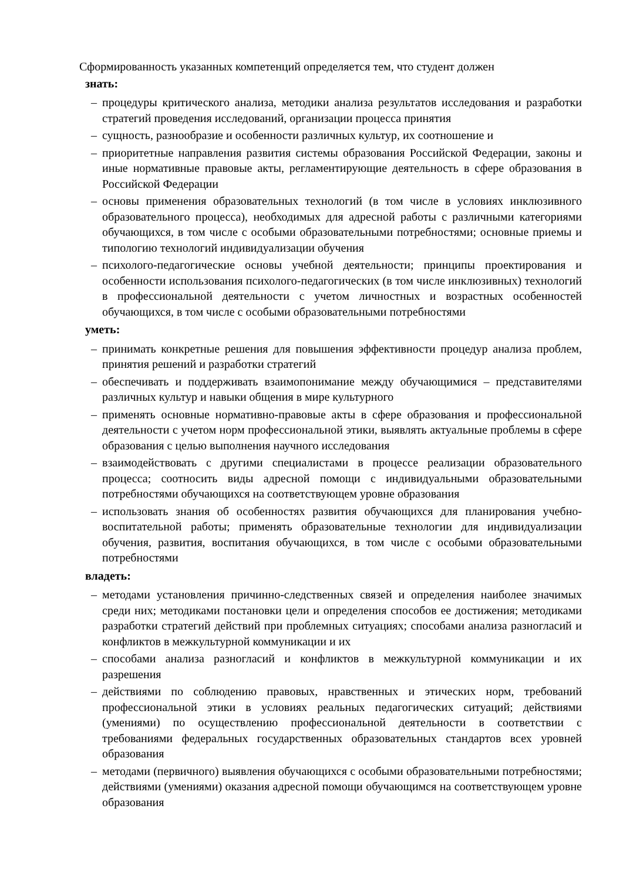Сформированность указанных компетенций определяется тем, что студент должен
знать:
– процедуры критического анализа, методики анализа результатов исследования и разработки стратегий проведения исследований, организации процесса принятия
– сущность, разнообразие и особенности различных культур, их соотношение и
– приоритетные направления развития системы образования Российской Федерации, законы и иные нормативные правовые акты, регламентирующие деятельность в сфере образования в Российской Федерации
– основы применения образовательных технологий (в том числе в условиях инклюзивного образовательного процесса), необходимых для адресной работы с различными категориями обучающихся, в том числе с особыми образовательными потребностями; основные приемы и типологию технологий индивидуализации обучения
– психолого-педагогические основы учебной деятельности; принципы проектирования и особенности использования психолого-педагогических (в том числе инклюзивных) технологий в профессиональной деятельности с учетом личностных и возрастных особенностей обучающихся, в том числе с особыми образовательными потребностями
уметь:
– принимать конкретные решения для повышения эффективности процедур анализа проблем, принятия решений и разработки стратегий
– обеспечивать и поддерживать взаимопонимание между обучающимися – представителями различных культур и навыки общения в мире культурного
– применять основные нормативно-правовые акты в сфере образования и профессиональной деятельности с учетом норм профессиональной этики, выявлять актуальные проблемы в сфере образования с целью выполнения научного исследования
– взаимодействовать с другими специалистами в процессе реализации образовательного процесса; соотносить виды адресной помощи с индивидуальными образовательными потребностями обучающихся на соответствующем уровне образования
– использовать знания об особенностях развития обучающихся для планирования учебно-воспитательной работы; применять образовательные технологии для индивидуализации обучения, развития, воспитания обучающихся, в том числе с особыми образовательными потребностями
владеть:
– методами установления причинно-следственных связей и определения наиболее значимых среди них; методиками постановки цели и определения способов ее достижения; методиками разработки стратегий действий при проблемных ситуациях; способами анализа разногласий и конфликтов в межкультурной коммуникации и их
– способами анализа разногласий и конфликтов в межкультурной коммуникации и их разрешения
– действиями по соблюдению правовых, нравственных и этических норм, требований профессиональной этики в условиях реальных педагогических ситуаций; действиями (умениями) по осуществлению профессиональной деятельности в соответствии с требованиями федеральных государственных образовательных стандартов всех уровней образования
– методами (первичного) выявления обучающихся с особыми образовательными потребностями; действиями (умениями) оказания адресной помощи обучающимся на соответствующем уровне образования